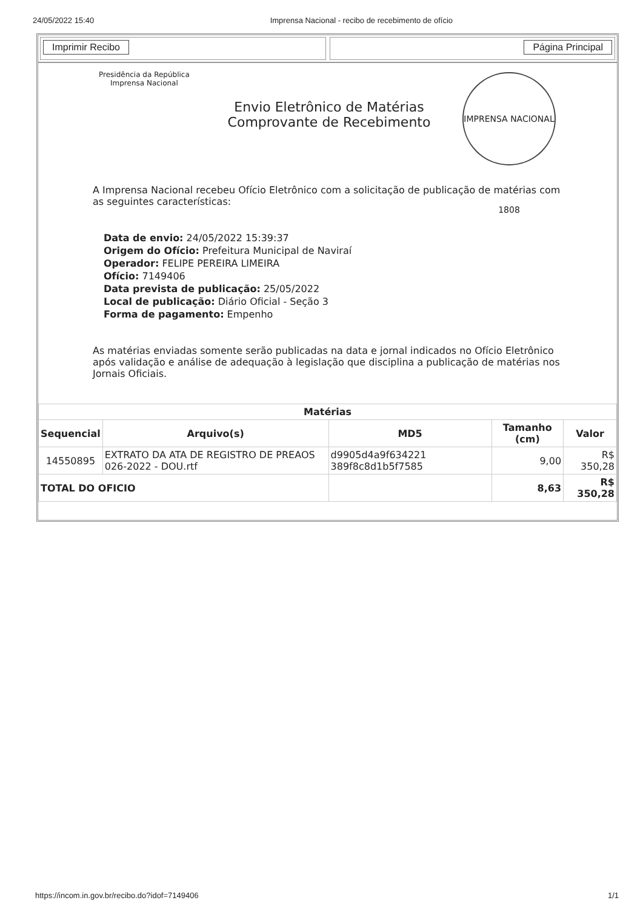24/05/2022 15:40 Imprensa Nacional - recibo de recebimento de ofício
Imprimir Recibo Página Principal
Presidência da República
Imprensa Nacional
Envio Eletrônico de Matérias
Comprovante de Recebimento
IMPRENSA NACIONAL 1808
A Imprensa Nacional recebeu Ofício Eletrônico com a solicitação de publicação de matérias com as seguintes características:
Data de envio: 24/05/2022 15:39:37
Origem do Ofício: Prefeitura Municipal de Naviraí
Operador: FELIPE PEREIRA LIMEIRA
Ofício: 7149406
Data prevista de publicação: 25/05/2022
Local de publicação: Diário Oficial - Seção 3
Forma de pagamento: Empenho
As matérias enviadas somente serão publicadas na data e jornal indicados no Ofício Eletrônico após validação e análise de adequação à legislação que disciplina a publicação de matérias nos Jornais Oficiais.
| Matérias | | | | |
| --- | --- | --- | --- | --- |
| Sequencial | Arquivo(s) | MD5 | Tamanho (cm) | Valor |
| 14550895 | EXTRATO DA ATA DE REGISTRO DE PREAOS 026-2022 - DOU.rtf | d9905d4a9f634221 389f8c8d1b5f7585 | 9,00 | R$ 350,28 |
| TOTAL DO OFICIO | | | 8,63 | R$ 350,28 |
https://incom.in.gov.br/recibo.do?idof=7149406 1/1